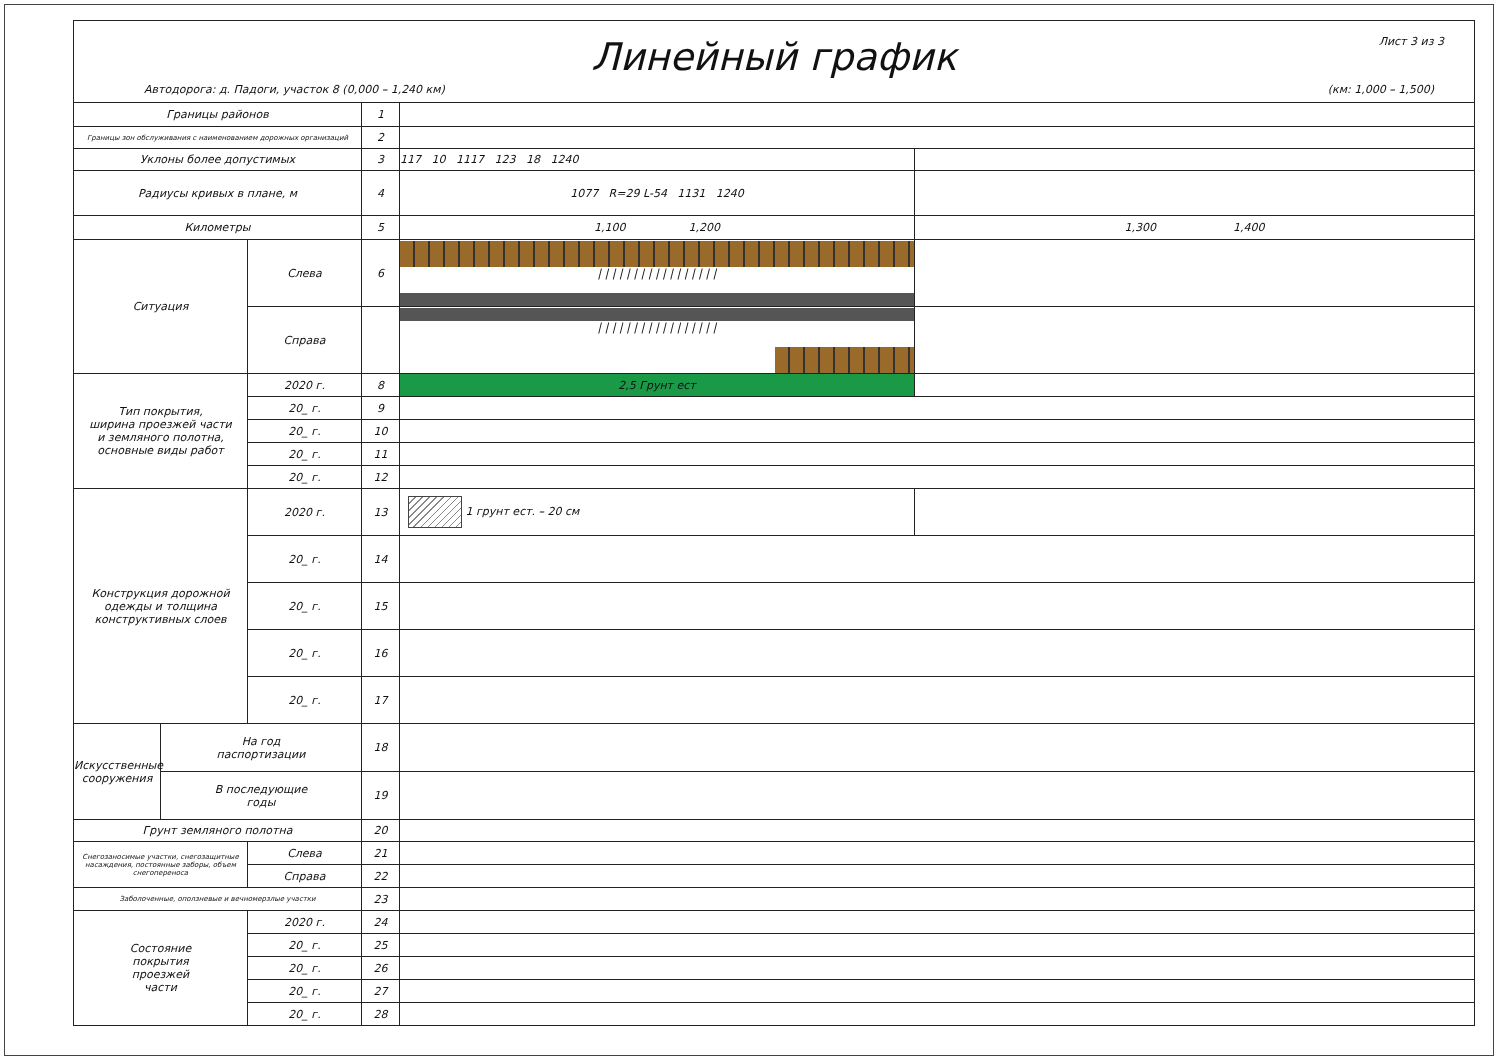Линейный график Лист 3 из 3
Автодорога: д. Падоги, участок 8 (0,000 – 1,240 км) (км: 1,000 – 1,500)
| Границы районов | | | 1 | | |
| Границы зон обслуживания с наименованием дорожных организаций | | | 2 | | |
| Уклоны более допустимых | | | 3 | 117 10 1117 123 18 1240 | |
| Радиусы кривых в плане, м | | | 4 | 1077 R=29 L-54 1131 1240 | |
| Километры | | | 5 | 1,100 1,200 | 1,300 1,400 |
| Ситуация | | Слева | 6 | / / / / / / / / / / / / / / / / / | |
| | | Справа | | / / / / / / / / / / / / / / / / / | |
| Тип покрытия, ширина проезжей части и земляного полотна, основные виды работ | | 2020 г. | 8 | 2,5 Грунт ест | |
| | | 20_ г. | 9 | | |
| | | 20_ г. | 10 | | |
| | | 20_ г. | 11 | | |
| | | 20_ г. | 12 | | |
| Конструкция дорожной одежды и толщина конструктивных слоев | | 2020 г. | 13 | 1 грунт ест. – 20 см | |
| | | 20_ г. | 14 | | |
| | | 20_ г. | 15 | | |
| | | 20_ г. | 16 | | |
| | | 20_ г. | 17 | | |
| Искусственные сооружения | На год паспортизации | | 18 | | |
| | В последующие годы | | 19 | | |
| Грунт земляного полотна | | | 20 | | |
| Снегозаносимые участки, снегозащитные насаждения, постоянные заборы, объем снегопереноса | | Слева | 21 | | |
| | | Справа | 22 | | |
| Заболоченные, оползневые и вечномерзлые участки | | | 23 | | |
| Состояние покрытия проезжей части | | 2020 г. | 24 | | |
| | | 20_ г. | 25 | | |
| | | 20_ г. | 26 | | |
| | | 20_ г. | 27 | | |
| | | 20_ г. | 28 | | |